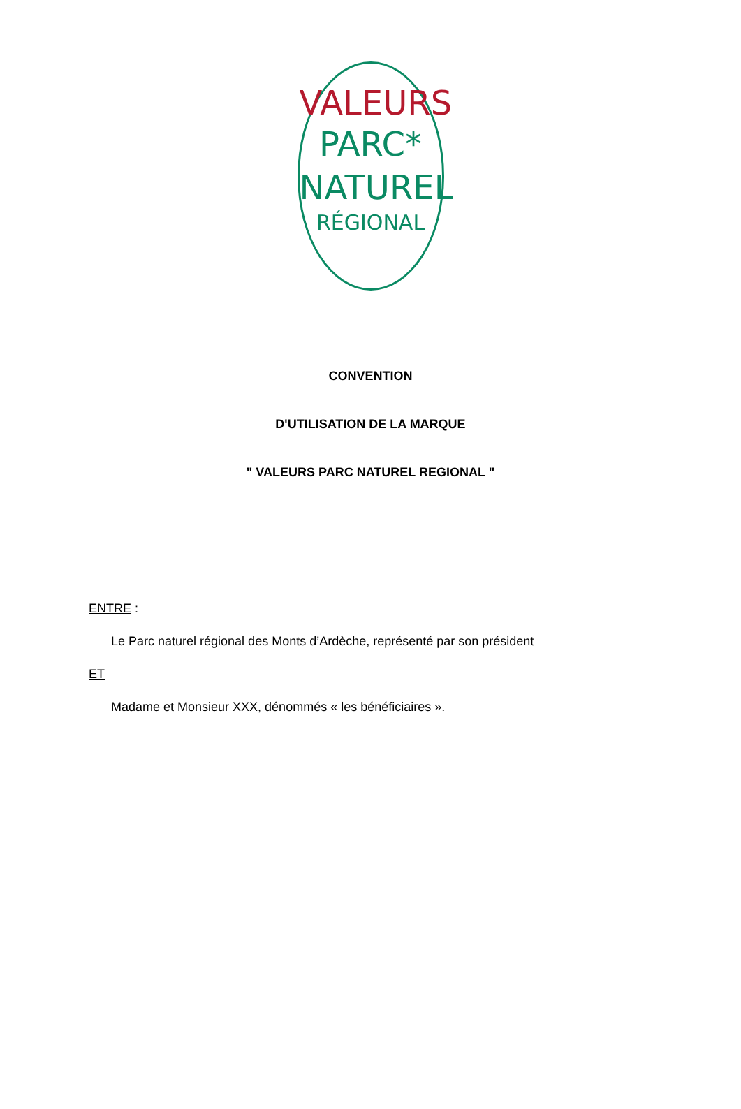VALEURS
PARC*
NATUREL
RÉGIONAL
CONVENTION
D'UTILISATION DE LA MARQUE
" VALEURS PARC NATUREL REGIONAL "
ENTRE :
Le Parc naturel régional des Monts d’Ardèche, représenté par son président
ET
Madame et Monsieur XXX, dénommés « les bénéficiaires ».